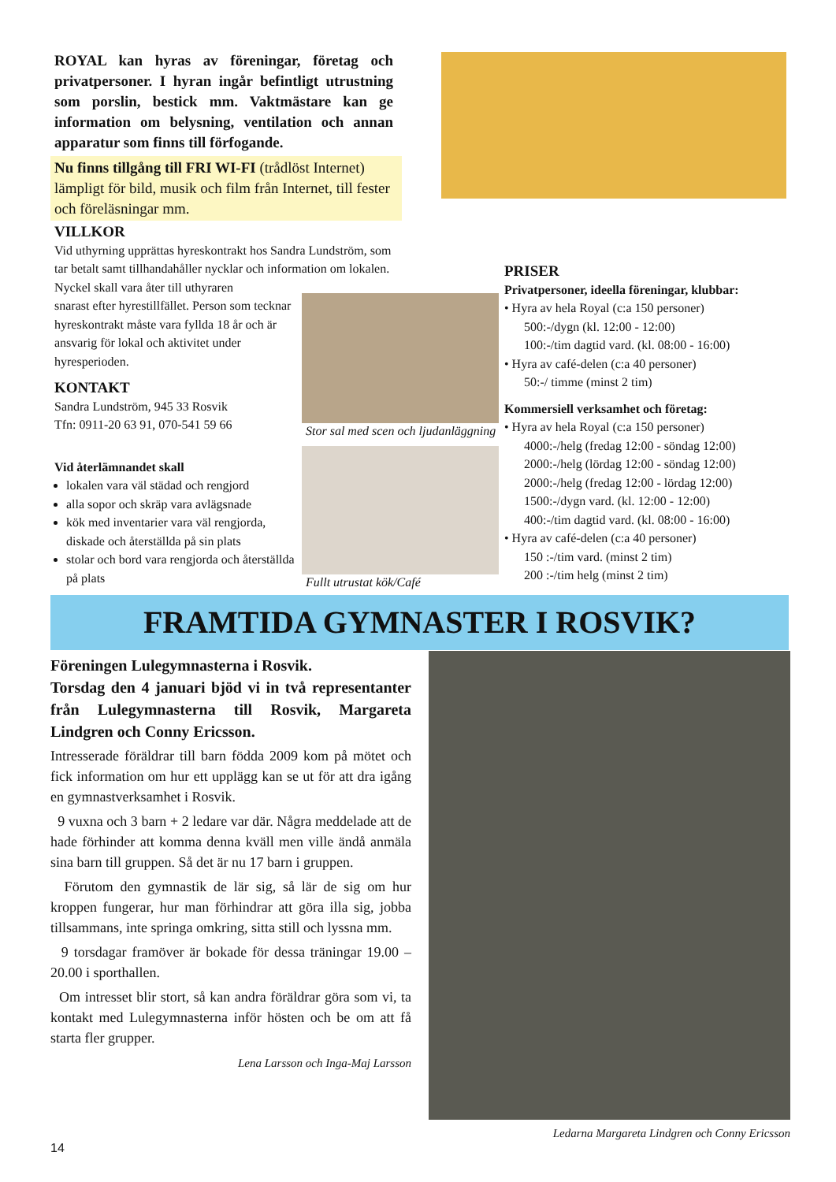ROYAL kan hyras av föreningar, företag och privatpersoner. I hyran ingår befintligt utrustning som porslin, bestick mm. Vaktmästare kan ge information om belysning, ventilation och annan apparatur som finns till förfogande.
Nu finns tillgång till FRI WI-FI (trådlöst Internet) lämpligt för bild, musik och film från Internet, till fester och föreläsningar mm.
VILLKOR
Vid uthyrning upprättas hyreskontrakt hos Sandra Lundström, som tar betalt samt tillhandahåller nycklar och information om lokalen. Nyckel skall vara åter till uthyraren
snarast efter hyrestillfället. Person som tecknar hyreskontrakt måste vara fyllda 18 år och är ansvarig för lokal och aktivitet under hyresperioden.
KONTAKT
Sandra Lundström, 945 33 Rosvik
Tfn: 0911-20 63 91, 070-541 59 66
Vid återlämnandet skall
lokalen vara väl städad och rengjord
alla sopor och skräp vara avlägsnade
kök med inventarier vara väl rengjorda, diskade och återställda på sin plats
stolar och bord vara rengjorda och återställda på plats
Stor sal med scen och ljudanläggning
Fullt utrustat kök/Café
PRISER
Privatpersoner, ideella föreningar, klubbar:
• Hyra av hela Royal (c:a 150 personer)
500:-/dygn (kl. 12:00 - 12:00)
100:-/tim dagtid vard. (kl. 08:00 - 16:00)
• Hyra av café-delen (c:a 40 personer)
50:-/ timme (minst 2 tim)
Kommersiell verksamhet och företag:
• Hyra av hela Royal (c:a 150 personer)
4000:-/helg (fredag 12:00 - söndag 12:00)
2000:-/helg (lördag 12:00 - söndag 12:00)
2000:-/helg (fredag 12:00 - lördag 12:00)
1500:-/dygn vard. (kl. 12:00 - 12:00)
400:-/tim dagtid vard. (kl. 08:00 - 16:00)
• Hyra av café-delen (c:a 40 personer)
150 :-/tim vard. (minst 2 tim)
200 :-/tim helg (minst 2 tim)
FRAMTIDA GYMNASTER I ROSVIK?
Föreningen Lulegymnasterna i Rosvik.
Torsdag den 4 januari bjöd vi in två representanter från Lulegymnasterna till Rosvik, Margareta Lindgren och Conny Ericsson.
Intresserade föräldrar till barn födda 2009 kom på mötet och fick information om hur ett upplägg kan se ut för att dra igång en gymnastverksamhet i Rosvik.
9 vuxna och 3 barn + 2 ledare var där. Några meddelade att de hade förhinder att komma denna kväll men ville ändå anmäla sina barn till gruppen. Så det är nu 17 barn i gruppen.
Förutom den gymnastik de lär sig, så lär de sig om hur kroppen fungerar, hur man förhindrar att göra illa sig, jobba tillsammans, inte springa omkring, sitta still och lyssna mm.
9 torsdagar framöver är bokade för dessa träningar 19.00 – 20.00 i sporthallen.
Om intresset blir stort, så kan andra föräldrar göra som vi, ta kontakt med Lulegymnasterna inför hösten och be om att få starta fler grupper.
Lena Larsson och Inga-Maj Larsson
Ledarna Margareta Lindgren och Conny Ericsson
14